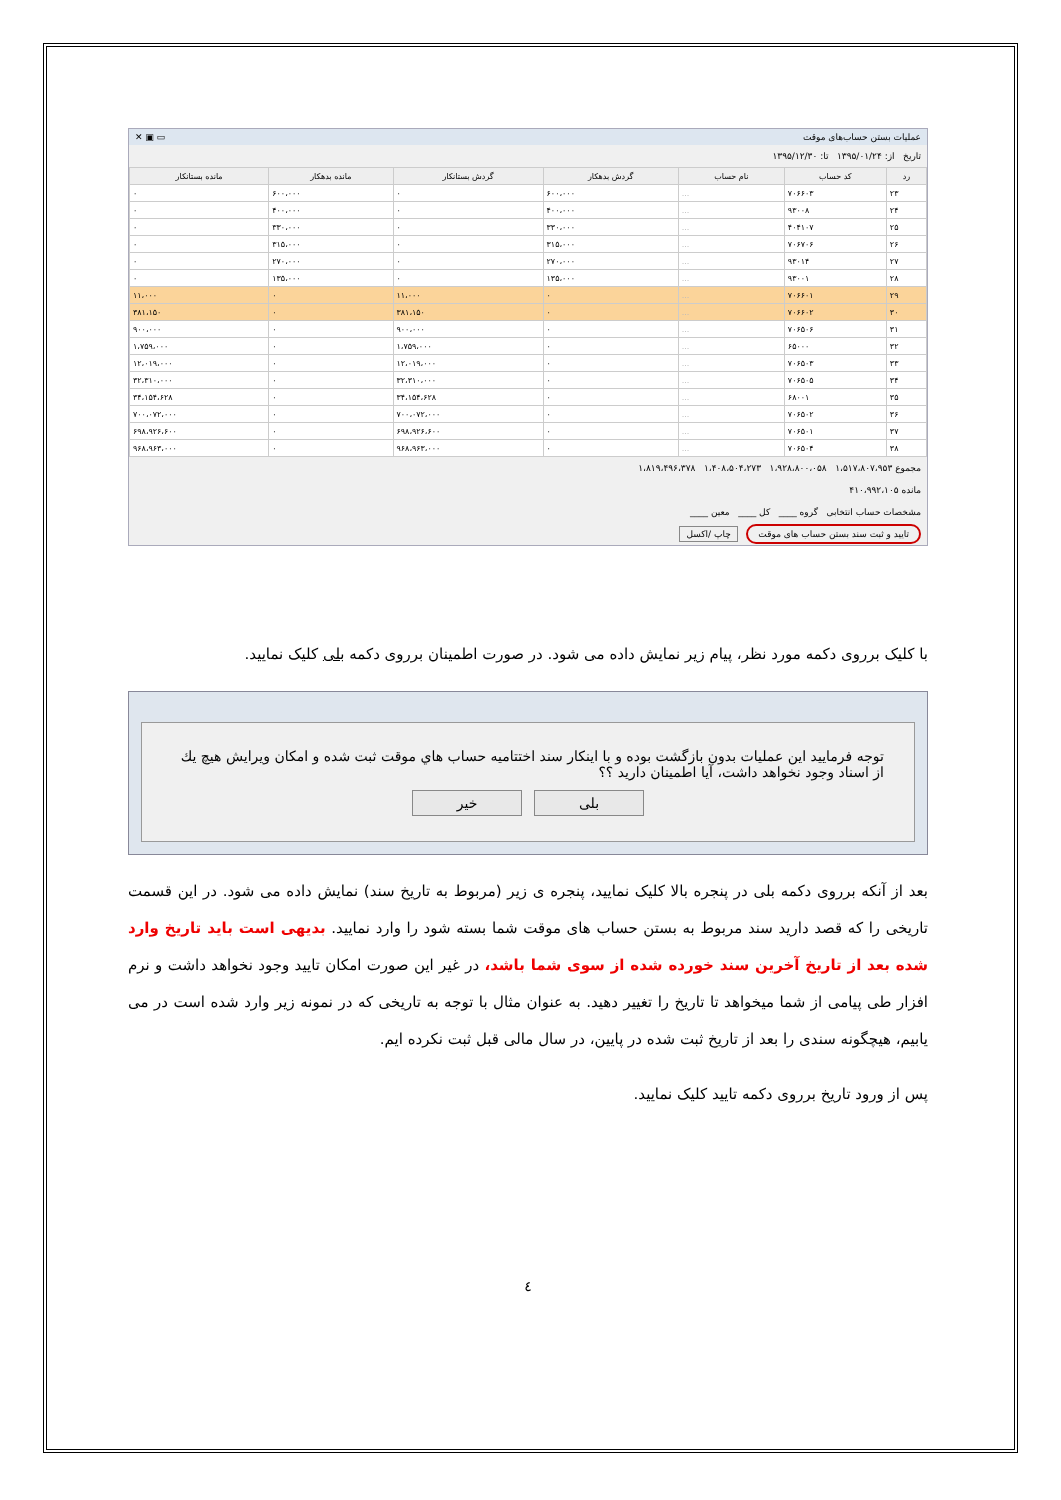عملیات بستن حساب‌های موقت ▭ ▣ ✕
تاریخ از: ۱۳۹۵/۰۱/۲۴ تا: ۱۳۹۵/۱۲/۳۰
| رد | کد حساب | نام حساب | گردش بدهکار | گردش بستانکار | مانده بدهکار | مانده بستانکار |
| --- | --- | --- | --- | --- | --- | --- |
| ۲۳ | ۷۰۶۶۰۳ | ... | ۶۰۰،۰۰۰ | ۰ | ۶۰۰،۰۰۰ | ۰ |
| ۲۴ | ۹۳۰۰۸ | ... | ۴۰۰،۰۰۰ | ۰ | ۴۰۰،۰۰۰ | ۰ |
| ۲۵ | ۴۰۴۱۰۷ | ... | ۳۳۰،۰۰۰ | ۰ | ۳۳۰،۰۰۰ | ۰ |
| ۲۶ | ۷۰۶۷۰۶ | ... | ۳۱۵،۰۰۰ | ۰ | ۳۱۵،۰۰۰ | ۰ |
| ۲۷ | ۹۳۰۱۴ | ... | ۲۷۰،۰۰۰ | ۰ | ۲۷۰،۰۰۰ | ۰ |
| ۲۸ | ۹۳۰۰۱ | ... | ۱۳۵،۰۰۰ | ۰ | ۱۳۵،۰۰۰ | ۰ |
| ۲۹ | ۷۰۶۶۰۱ | ... | ۰ | ۱۱،۰۰۰ | ۰ | ۱۱،۰۰۰ |
| ۳۰ | ۷۰۶۶۰۲ | ... | ۰ | ۳۸۱،۱۵۰ | ۰ | ۳۸۱،۱۵۰ |
| ۳۱ | ۷۰۶۵۰۶ | ... | ۰ | ۹۰۰،۰۰۰ | ۰ | ۹۰۰،۰۰۰ |
| ۳۲ | ۶۵۰۰۰ | ... | ۰ | ۱،۷۵۹،۰۰۰ | ۰ | ۱،۷۵۹،۰۰۰ |
| ۳۳ | ۷۰۶۵۰۳ | ... | ۰ | ۱۲،۰۱۹،۰۰۰ | ۰ | ۱۲،۰۱۹،۰۰۰ |
| ۳۴ | ۷۰۶۵۰۵ | ... | ۰ | ۳۲،۳۱۰،۰۰۰ | ۰ | ۳۲،۳۱۰،۰۰۰ |
| ۳۵ | ۶۸۰۰۱ | ... | ۰ | ۳۴،۱۵۴،۶۲۸ | ۰ | ۳۴،۱۵۴،۶۲۸ |
| ۳۶ | ۷۰۶۵۰۲ | ... | ۰ | ۷۰۰،۰۷۲،۰۰۰ | ۰ | ۷۰۰،۰۷۲،۰۰۰ |
| ۳۷ | ۷۰۶۵۰۱ | ... | ۰ | ۶۹۸،۹۲۶،۶۰۰ | ۰ | ۶۹۸،۹۲۶،۶۰۰ |
| ۳۸ | ۷۰۶۵۰۴ | ... | ۰ | ۹۶۸،۹۶۳،۰۰۰ | ۰ | ۹۶۸،۹۶۳،۰۰۰ |
مجموع ۱،۵۱۷،۸۰۷،۹۵۳ ۱،۹۲۸،۸۰۰،۰۵۸ ۱،۴۰۸،۵۰۴،۲۷۳ ۱،۸۱۹،۴۹۶،۳۷۸
مانده ۴۱۰،۹۹۲،۱۰۵
مشخصات حساب انتخابی گروه ____ کل ____ معین ____
تایید و ثبت سند بستن حساب های موقت چاپ /اکسل
با کلیک برروی دکمه مورد نظر، پیام زیر نمایش داده می شود. در صورت اطمینان برروی دکمه بلی کلیک نمایید.
توجه فرمایید این عملیات بدون بازگشت بوده و با اینکار سند اختتامیه حساب هاي موقت ثبت شده و امکان ویرایش هیچ یك از اسناد وجود نخواهد داشت، آیا اطمینان دارید ؟؟
بلی خیر
بعد از آنکه برروی دکمه بلی در پنجره بالا کلیک نمایید، پنجره ی زیر (مربوط به تاریخ سند) نمایش داده می شود. در این قسمت تاریخی را که قصد دارید سند مربوط به بستن حساب های موقت شما بسته شود را وارد نمایید. بدیهی است باید تاریخ وارد شده بعد از تاریخ آخرین سند خورده شده از سوی شما باشد، در غیر این صورت امکان تایید وجود نخواهد داشت و نرم افزار طی پیامی از شما میخواهد تا تاریخ را تغییر دهید. به عنوان مثال با توجه به تاریخی که در نمونه زیر وارد شده است در می یابیم، هیچگونه سندی را بعد از تاریخ ثبت شده در پایین، در سال مالی قبل ثبت نکرده ایم.
پس از ورود تاریخ برروی دکمه تایید کلیک نمایید.
٤